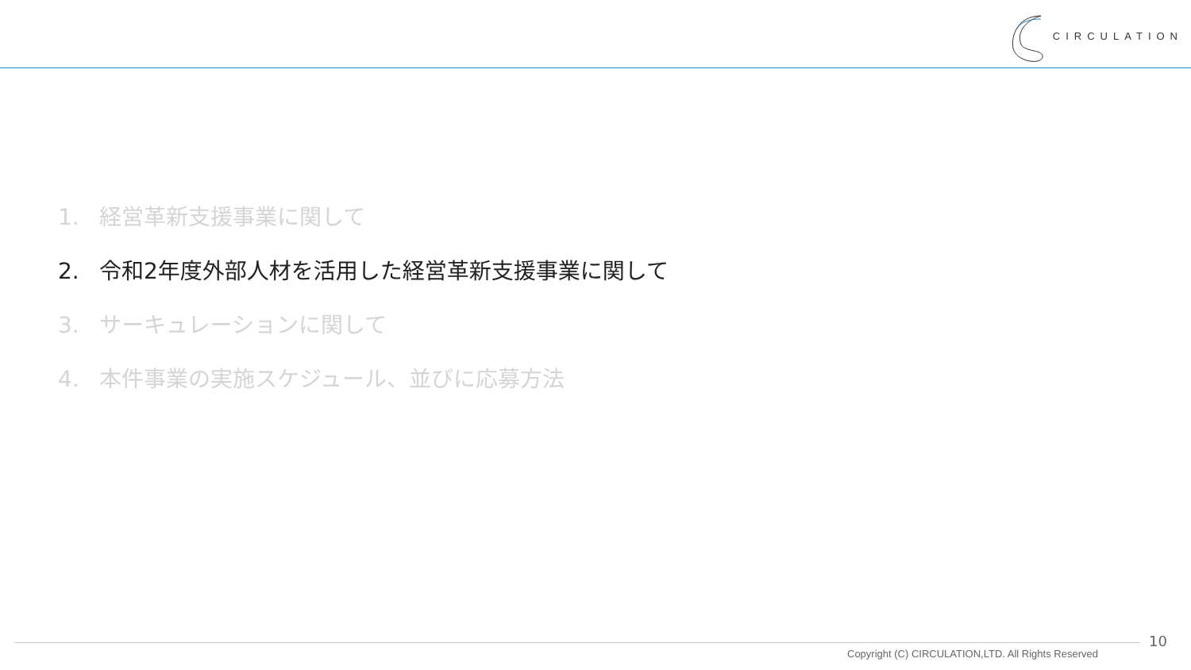CIRCULATION
1. 経営革新支援事業に関して
2. 令和2年度外部人材を活用した経営革新支援事業に関して
3. サーキュレーションに関して
4. 本件事業の実施スケジュール、並びに応募方法
10
Copyright (C) CIRCULATION,LTD. All Rights Reserved